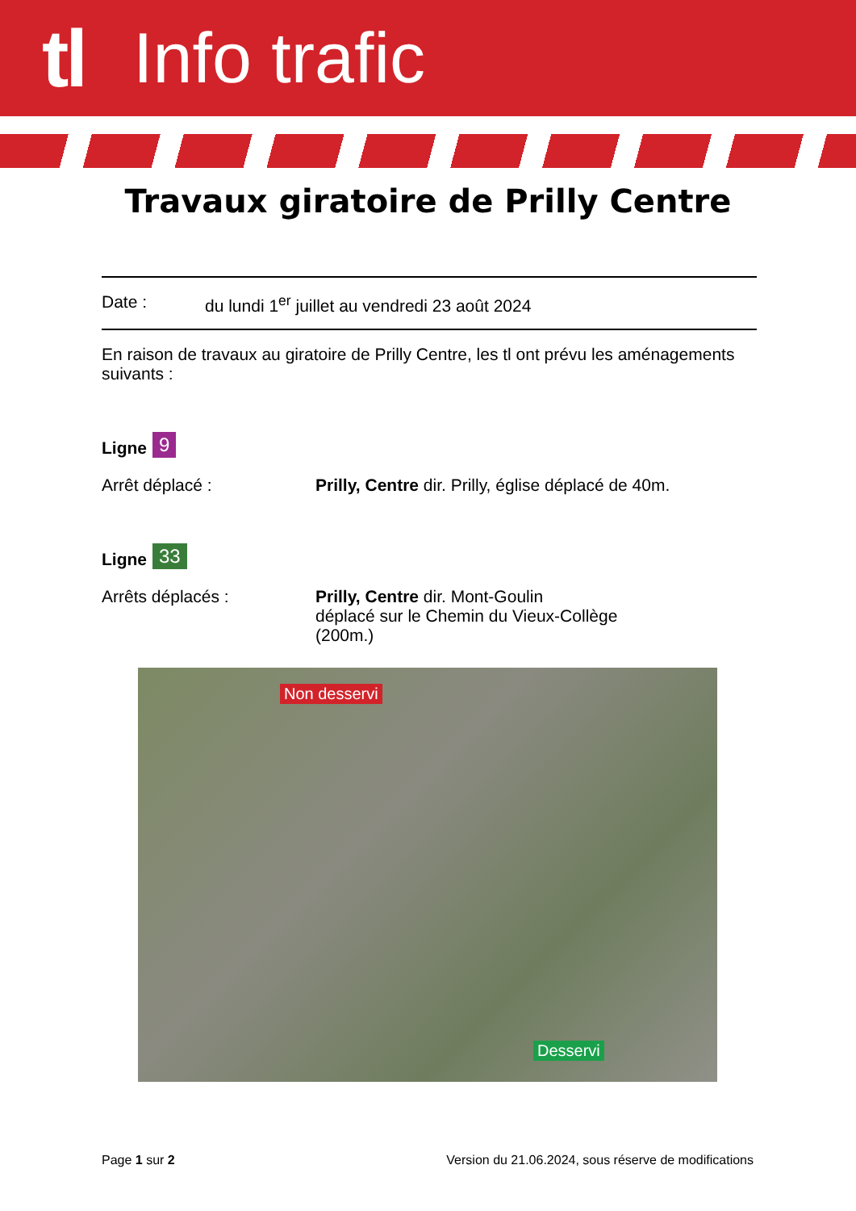tl Info trafic
Travaux giratoire de Prilly Centre
Date : du lundi 1<sup>er</sup> juillet au vendredi 23 août 2024
En raison de travaux au giratoire de Prilly Centre, les tl ont prévu les aménagements suivants :
Ligne 9
Arrêt déplacé : Prilly, Centre dir. Prilly, église déplacé de 40m.
Ligne 33
Arrêts déplacés : Prilly, Centre dir. Mont-Goulin
déplacé sur le Chemin du Vieux-Collège
(200m.)
Non desservi
Desservi
Page 1 sur 2 Version du 21.06.2024, sous réserve de modifications